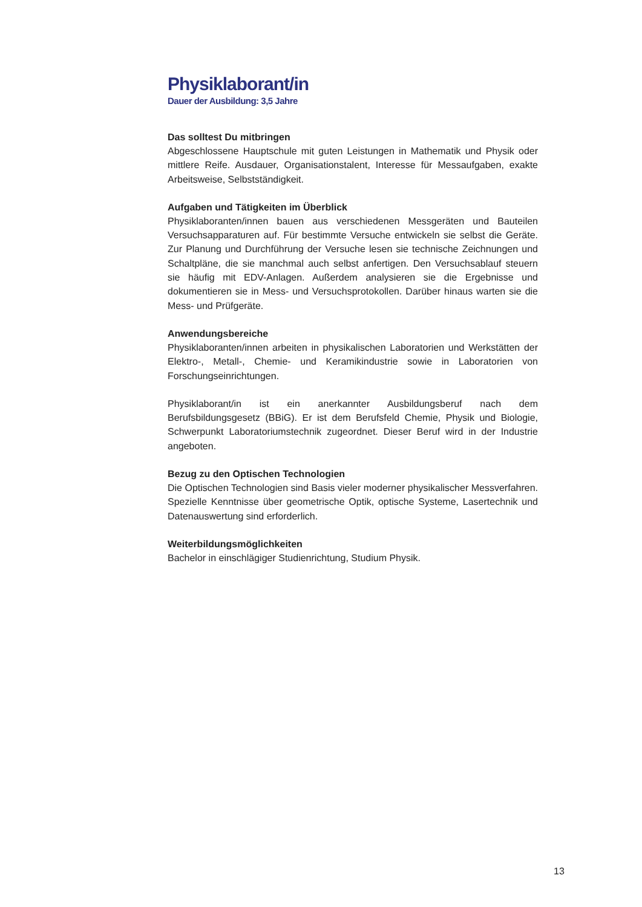Physiklaborant/in
Dauer der Ausbildung: 3,5 Jahre
Das solltest Du mitbringen
Abgeschlossene Hauptschule mit guten Leistungen in Mathematik und Physik oder mittlere Reife. Ausdauer, Organisationstalent, Interesse für Messaufgaben, exakte Arbeitsweise, Selbstständigkeit.
Aufgaben und Tätigkeiten im Überblick
Physiklaboranten/innen bauen aus verschiedenen Messgeräten und Bauteilen Versuchsapparaturen auf. Für bestimmte Versuche entwickeln sie selbst die Geräte. Zur Planung und Durchführung der Versuche lesen sie technische Zeichnungen und Schaltpläne, die sie manchmal auch selbst anfertigen. Den Versuchsablauf steuern sie häufig mit EDV-Anlagen. Außerdem analysieren sie die Ergebnisse und dokumentieren sie in Mess- und Versuchsprotokollen. Darüber hinaus warten sie die Mess- und Prüfgeräte.
Anwendungsbereiche
Physiklaboranten/innen arbeiten in physikalischen Laboratorien und Werkstätten der Elektro-, Metall-, Chemie- und Keramikindustrie sowie in Laboratorien von Forschungseinrichtungen.
Physiklaborant/in ist ein anerkannter Ausbildungsberuf nach dem Berufsbildungsgesetz (BBiG). Er ist dem Berufsfeld Chemie, Physik und Biologie, Schwerpunkt Laboratoriumstechnik zugeordnet. Dieser Beruf wird in der Industrie angeboten.
Bezug zu den Optischen Technologien
Die Optischen Technologien sind Basis vieler moderner physikalischer Messverfahren. Spezielle Kenntnisse über geometrische Optik, optische Systeme, Lasertechnik und Datenauswertung sind erforderlich.
Weiterbildungsmöglichkeiten
Bachelor in einschlägiger Studienrichtung, Studium Physik.
13